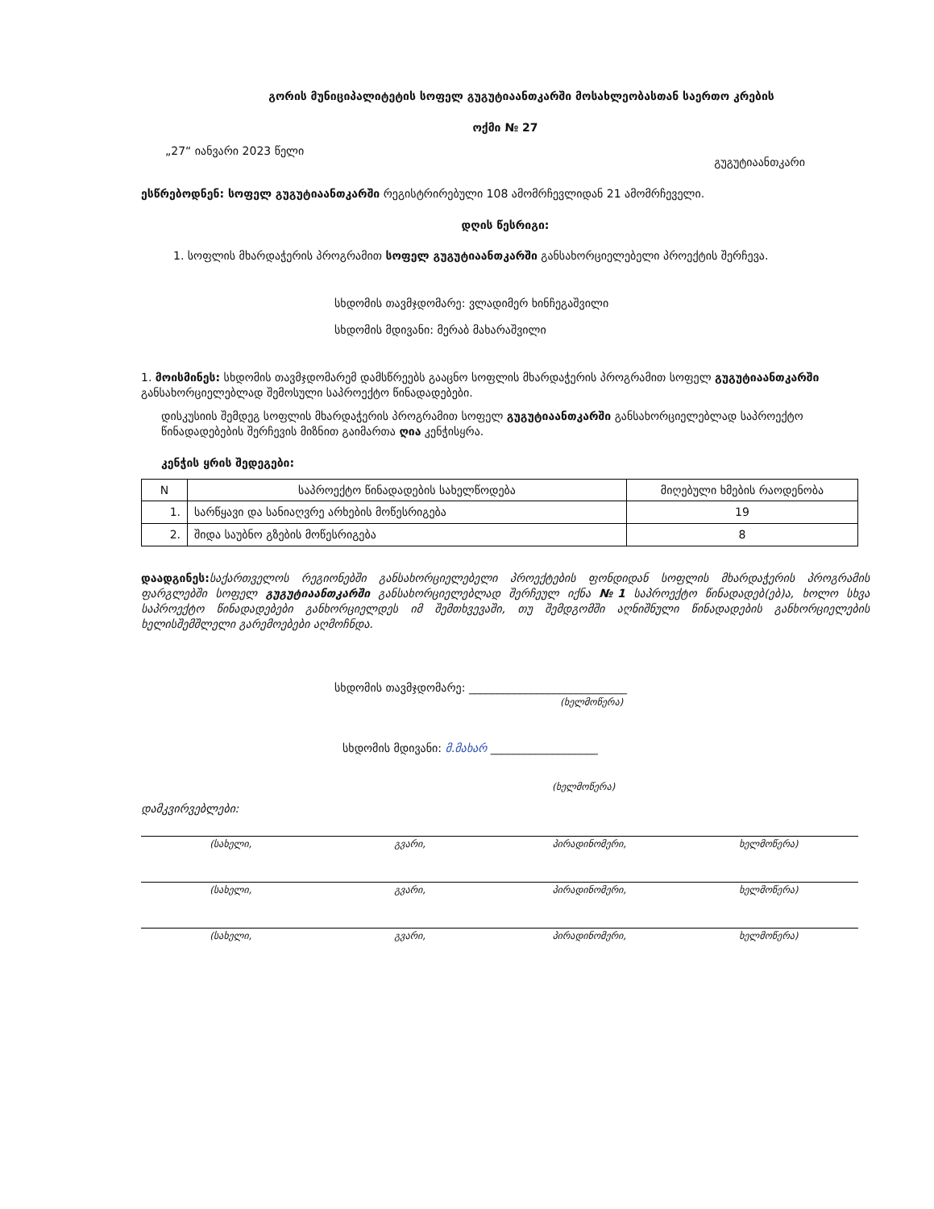გორის მუნიციპალიტეტის სოფელ გუგუტიაანთკარში მოსახლეობასთან საერთო კრების
ოქმი № 27
„27“ იანვარი 2023 წელი გუგუტიაანთკარი
ესწრებოდნენ: სოფელ გუგუტიაანთკარში რეგისტრირებული 108 ამომრჩევლიდან 21 ამომრჩეველი.
დღის წესრიგი:
1. სოფლის მხარდაჭერის პროგრამით სოფელ გუგუტიაანთკარში განსახორციელებელი პროექტის შერჩევა.
სხდომის თავმჯდომარე: ვლადიმერ ხინჩეგაშვილი
სხდომის მდივანი: მერაბ მახარაშვილი
1. მოისმინეს: სხდომის თავმჯდომარემ დამსწრეებს გააცნო სოფლის მხარდაჭერის პროგრამით სოფელ გუგუტიაანთკარში განსახორციელებლად შემოსული საპროექტო წინადადებები.
დისკუსიის შემდეგ სოფლის მხარდაჭერის პროგრამით სოფელ გუგუტიაანთკარში განსახორციელებლად საპროექტო წინადადებების შერჩევის მიზნით გაიმართა ღია კენჭისყრა.
კენჭის ყრის შედეგები:
| N | საპროექტო წინადადების სახელწოდება | მიღებული ხმების რაოდენობა |
| --- | --- | --- |
| 1. | სარწყავი და სანიაღვრე არხების მოწესრიგება | 19 |
| 2. | შიდა საუბნო გზების მოწესრიგება | 8 |
დაადგინეს: საქართველოს რეგიონებში განსახორციელებელი პროექტების ფონდიდან სოფლის მხარდაჭერის პროგრამის ფარგლებში სოფელ გუგუტიაანთკარში განსახორციელებლად შერჩეულ იქნა №1 საპროექტო წინადადებ(ებ)ა, ხოლო სხვა საპროექტო წინადადებები განხორციელდეს იმ შემთხვევაში, თუ შემდგომში აღნიშნული წინადადების განხორციელების ხელისშემშლელი გარემოებები აღმოჩნდა.
სხდომის თავმჯდომარე: ____________________________
(ხელმოწერა)
სხდომის მდივანი: მ.მახარ ___________________
(ხელმოწერა)
დამკვირვებლები:
| (სახელი, | გვარი, | პირადინომერი, | ხელმოწერა) |
| (სახელი, | გვარი, | პირადინომერი, | ხელმოწერა) |
| (სახელი, | გვარი, | პირადინომერი, | ხელმოწერა) |